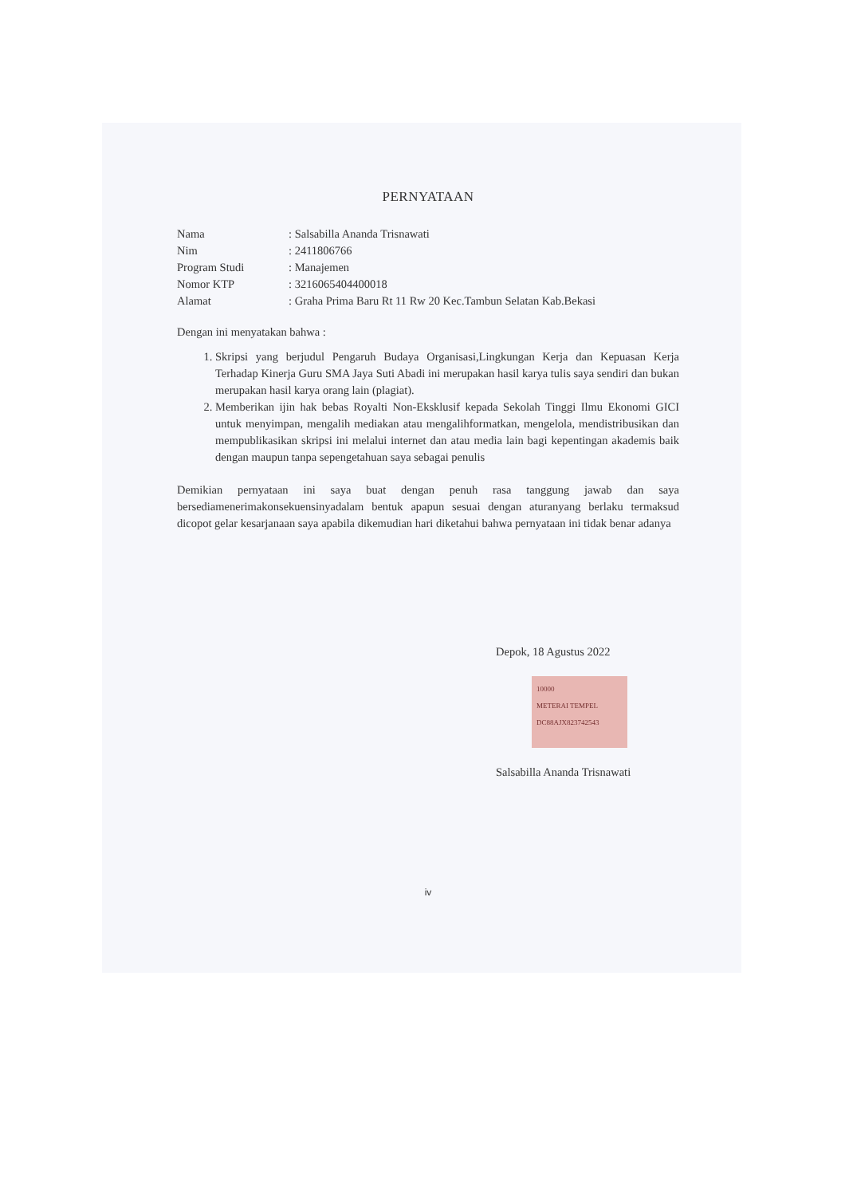PERNYATAAN
| Nama | : Salsabilla Ananda Trisnawati |
| Nim | : 2411806766 |
| Program Studi | : Manajemen |
| Nomor KTP | : 3216065404400018 |
| Alamat | : Graha Prima Baru Rt 11 Rw 20 Kec.Tambun Selatan Kab.Bekasi |
Dengan ini menyatakan bahwa :
1. Skripsi yang berjudul Pengaruh Budaya Organisasi,Lingkungan Kerja dan Kepuasan Kerja Terhadap Kinerja Guru SMA Jaya Suti Abadi ini merupakan hasil karya tulis saya sendiri dan bukan merupakan hasil karya orang lain (plagiat).
2. Memberikan ijin hak bebas Royalti Non-Eksklusif kepada Sekolah Tinggi Ilmu Ekonomi GICI untuk menyimpan, mengalih mediakan atau mengalihformatkan, mengelola, mendistribusikan dan mempublikasikan skripsi ini melalui internet dan atau media lain bagi kepentingan akademis baik dengan maupun tanpa sepengetahuan saya sebagai penulis
Demikian pernyataan ini saya buat dengan penuh rasa tanggung jawab dan saya bersediamenerimakonsekuensinyadalam bentuk apapun sesuai dengan aturanyang berlaku termaksud dicopot gelar kesarjanaan saya apabila dikemudian hari diketahui bahwa pernyataan ini tidak benar adanya
Depok, 18 Agustus 2022
10000
METERAI TEMPEL
DC88AJX823742543
Salsabilla Ananda Trisnawati
iv